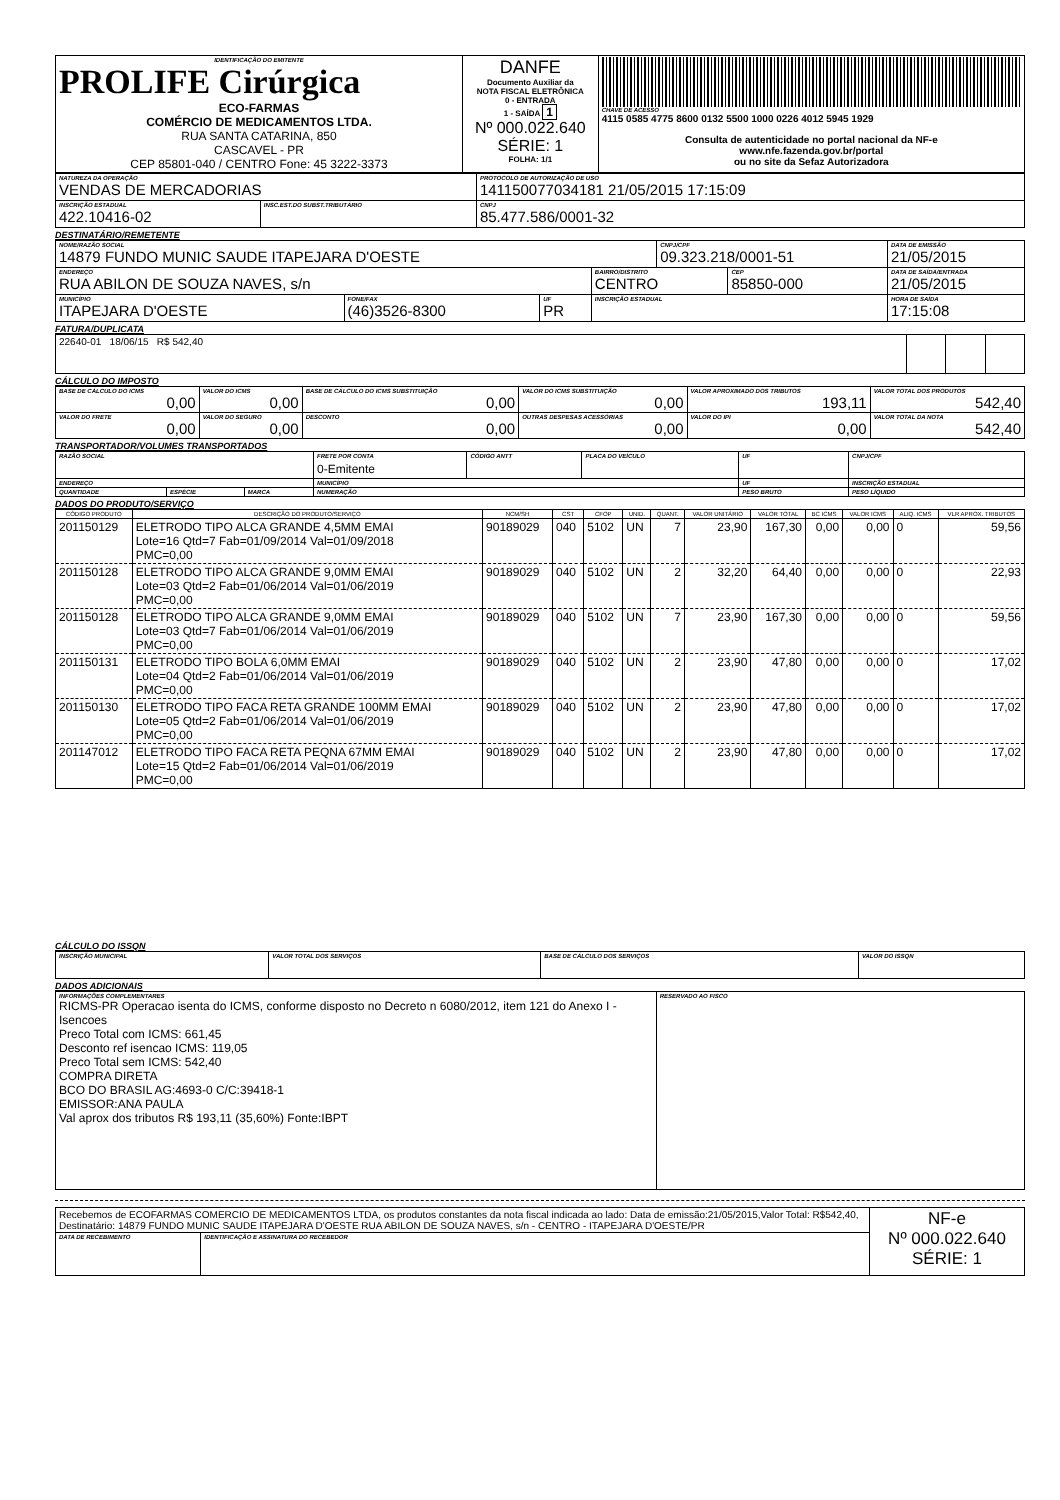| IDENTIFICAÇÃO DO EMITENTE PROLIFE Cirúrgica ECO-FARMAS COMÉRCIO DE MEDICAMENTOS LTDA. RUA SANTA CATARINA, 850 CASCAVEL - PR CEP 85801-040 / CENTRO Fone: 45 3222-3373 | DANFE Documento Auxiliar da NOTA FISCAL ELETRÔNICA 0 - ENTRADA 1 - SAÍDA 1 Nº 000.022.640 SÉRIE: 1 FOLHA: 1/1 | CHAVE DE ACESSO 4115 0585 4775 8600 0132 5500 1000 0226 4012 5945 1929 Consulta de autenticidade no portal nacional da NF-e www.nfe.fazenda.gov.br/portal ou no site da Sefaz Autorizadora |
| NATUREZA DA OPERAÇÃO VENDAS DE MERCADORIAS | | PROTOCOLO DE AUTORIZAÇÃO DE USO 141150077034181 21/05/2015 17:15:09 |
| INSCRIÇÃO ESTADUAL 422.10416-02 | INSC.EST.DO SUBST.TRIBUTÁRIO | CNPJ 85.477.586/0001-32 |
DESTINATÁRIO/REMETENTE
| NOME/RAZÃO SOCIAL 14879 FUNDO MUNIC SAUDE ITAPEJARA D'OESTE | | | | CNPJ/CPF 09.323.218/0001-51 | | DATA DE EMISSÃO 21/05/2015 |
| ENDEREÇO RUA ABILON DE SOUZA NAVES, s/n | | | BAIRRO/DISTRITO CENTRO | | CEP 85850-000 | DATA DE SAÍDA/ENTRADA 21/05/2015 |
| MUNICÍPIO ITAPEJARA D'OESTE | FONE/FAX (46)3526-8300 | UF PR | INSCRIÇÃO ESTADUAL | | | HORA DE SAÍDA 17:15:08 |
FATURA/DUPLICATA
| 22640-01 18/06/15 R$ 542,40 | | | |
CÁLCULO DO IMPOSTO
| BASE DE CÁLCULO DO ICMS 0,00 | VALOR DO ICMS 0,00 | BASE DE CÁLCULO DO ICMS SUBSTITUIÇÃO 0,00 | VALOR DO ICMS SUBSTITUIÇÃO 0,00 | VALOR APROXIMADO DOS TRIBUTOS 193,11 | VALOR TOTAL DOS PRODUTOS 542,40 |
| VALOR DO FRETE 0,00 | VALOR DO SEGURO 0,00 | DESCONTO 0,00 | OUTRAS DESPESAS ACESSÓRIAS 0,00 | VALOR DO IPI 0,00 | VALOR TOTAL DA NOTA 542,40 |
TRANSPORTADOR/VOLUMES TRANSPORTADOS
| RAZÃO SOCIAL | | | FRETE POR CONTA 0-Emitente | CÓDIGO ANTT | PLACA DO VEÍCULO | UF | CNPJ/CPF |
| ENDEREÇO | | | MUNICÍPIO | | | UF | INSCRIÇÃO ESTADUAL |
| QUANTIDADE | ESPÉCIE | MARCA | NUMERAÇÃO | | | PESO BRUTO | PESO LÍQUIDO |
DADOS DO PRODUTO/SERVIÇO
| CÓDIGO PRODUTO | DESCRIÇÃO DO PRODUTO/SERVIÇO | NCM/SH | CST | CFOP | UNID. | QUANT. | VALOR UNITÁRIO | VALOR TOTAL | BC ICMS | VALOR ICMS | ALIQ. ICMS | VLR APROX. TRIBUTOS |
| --- | --- | --- | --- | --- | --- | --- | --- | --- | --- | --- | --- | --- |
| 201150129 | ELETRODO TIPO ALCA GRANDE 4,5MM EMAI Lote=16 Qtd=7 Fab=01/09/2014 Val=01/09/2018 PMC=0,00 | 90189029 | 040 | 5102 | UN | 7 | 23,90 | 167,30 | 0,00 | 0,00 | 0 | 59,56 |
| 201150128 | ELETRODO TIPO ALCA GRANDE 9,0MM EMAI Lote=03 Qtd=2 Fab=01/06/2014 Val=01/06/2019 PMC=0,00 | 90189029 | 040 | 5102 | UN | 2 | 32,20 | 64,40 | 0,00 | 0,00 | 0 | 22,93 |
| 201150128 | ELETRODO TIPO ALCA GRANDE 9,0MM EMAI Lote=03 Qtd=7 Fab=01/06/2014 Val=01/06/2019 PMC=0,00 | 90189029 | 040 | 5102 | UN | 7 | 23,90 | 167,30 | 0,00 | 0,00 | 0 | 59,56 |
| 201150131 | ELETRODO TIPO BOLA 6,0MM EMAI Lote=04 Qtd=2 Fab=01/06/2014 Val=01/06/2019 PMC=0,00 | 90189029 | 040 | 5102 | UN | 2 | 23,90 | 47,80 | 0,00 | 0,00 | 0 | 17,02 |
| 201150130 | ELETRODO TIPO FACA RETA GRANDE 100MM EMAI Lote=05 Qtd=2 Fab=01/06/2014 Val=01/06/2019 PMC=0,00 | 90189029 | 040 | 5102 | UN | 2 | 23,90 | 47,80 | 0,00 | 0,00 | 0 | 17,02 |
| 201147012 | ELETRODO TIPO FACA RETA PEQNA 67MM EMAI Lote=15 Qtd=2 Fab=01/06/2014 Val=01/06/2019 PMC=0,00 | 90189029 | 040 | 5102 | UN | 2 | 23,90 | 47,80 | 0,00 | 0,00 | 0 | 17,02 |
CÁLCULO DO ISSQN
| INSCRIÇÃO MUNICIPAL | VALOR TOTAL DOS SERVIÇOS | BASE DE CÁLCULO DOS SERVIÇOS | VALOR DO ISSQN |
DADOS ADICIONAIS
| INFORMAÇÕES COMPLEMENTARES RICMS-PR Operacao isenta do ICMS, conforme disposto no Decreto n 6080/2012, item 121 do Anexo I - Isencoes Preco Total com ICMS: 661,45 Desconto ref isencao ICMS: 119,05 Preco Total sem ICMS: 542,40 COMPRA DIRETA BCO DO BRASIL AG:4693-0 C/C:39418-1 EMISSOR:ANA PAULA Val aprox dos tributos R$ 193,11 (35,60%) Fonte:IBPT | RESERVADO AO FISCO |
| Recebemos de ECOFARMAS COMERCIO DE MEDICAMENTOS LTDA, os produtos constantes da nota fiscal indicada ao lado: Data de emissão:21/05/2015,Valor Total: R$542,40, Destinatário: 14879 FUNDO MUNIC SAUDE ITAPEJARA D'OESTE RUA ABILON DE SOUZA NAVES, s/n - CENTRO - ITAPEJARA D'OESTE/PR | | NF-e Nº 000.022.640 SÉRIE: 1 |
| DATA DE RECEBIMENTO | IDENTIFICAÇÃO E ASSINATURA DO RECEBEDOR | |